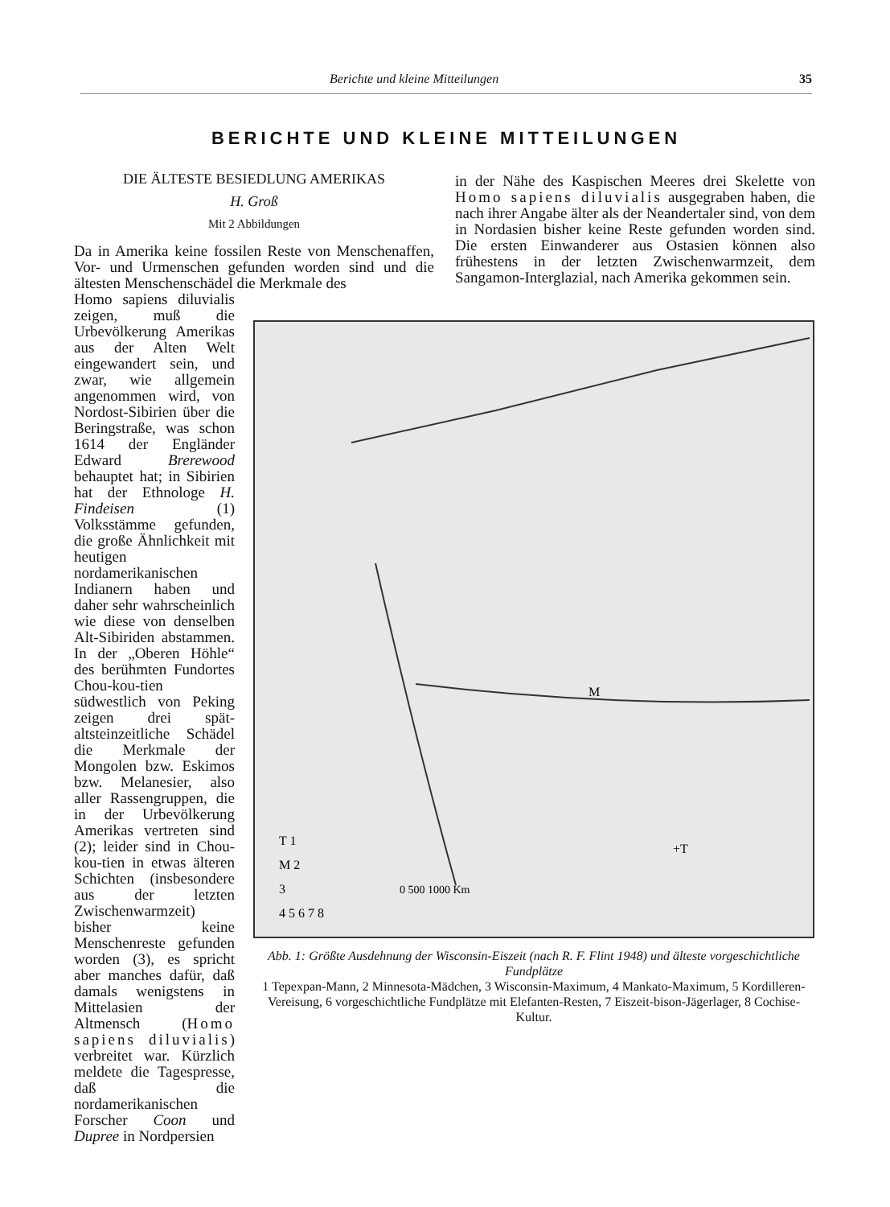Berichte und kleine Mitteilungen 35
BERICHTE UND KLEINE MITTEILUNGEN
DIE ÄLTESTE BESIEDLUNG AMERIKAS
H. Groß
Mit 2 Abbildungen
Da in Amerika keine fossilen Reste von Menschenaffen, Vor- und Urmenschen gefunden worden sind und die ältesten Menschenschädel die Merkmale des
Homo sapiens diluvialis zeigen, muß die Urbevölkerung Amerikas aus der Alten Welt eingewandert sein, und zwar, wie allgemein angenommen wird, von Nordost-Sibirien über die Beringstraße, was schon 1614 der Engländer Edward Brerewood behauptet hat; in Sibirien hat der Ethnologe H. Findeisen (1) Volksstämme gefunden, die große Ähnlichkeit mit heutigen nordamerikanischen Indianern haben und daher sehr wahrscheinlich wie diese von denselben Alt-Sibiriden abstammen. In der „Oberen Höhle“ des berühmten Fundortes Chou-kou-tien südwestlich von Peking zeigen drei spät-altsteinzeitliche Schädel die Merkmale der Mongolen bzw. Eskimos bzw. Melanesier, also aller Rassengruppen, die in der Urbevölkerung Amerikas vertreten sind (2); leider sind in Chou-kou-tien in etwas älteren Schichten (insbesondere aus der letzten Zwischenwarmzeit) bisher keine Menschenreste gefunden worden (3), es spricht aber manches dafür, daß damals wenigstens in Mittelasien der Altmensch (Homo sapiens diluvialis) verbreitet war. Kürzlich meldete die Tagespresse, daß die nordamerikanischen Forscher Coon und Dupree in Nordpersien
in der Nähe des Kaspischen Meeres drei Skelette von Homo sapiens diluvialis ausgegraben haben, die nach ihrer Angabe älter als der Neandertaler sind, von dem in Nordasien bisher keine Reste gefunden worden sind. Die ersten Einwanderer aus Ostasien können also frühestens in der letzten Zwischenwarmzeit, dem Sangamon-Interglazial, nach Amerika gekommen sein.
T 1
M 2
3
4 5 6 7 8
0 500 1000 Km
+T
M
Abb. 1: Größte Ausdehnung der Wisconsin-Eiszeit (nach R. F. Flint 1948) und älteste vorgeschichtliche Fundplätze
1 Tepexpan-Mann, 2 Minnesota-Mädchen, 3 Wisconsin-Maximum, 4 Mankato-Maximum, 5 Kordilleren-Vereisung, 6 vorgeschichtliche Fundplätze mit Elefanten-Resten, 7 Eiszeit-bison-Jägerlager, 8 Cochise-Kultur.